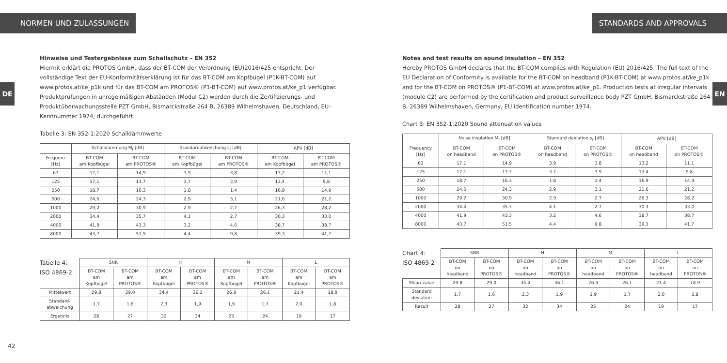NORMEN UND ZULASSUNGEN
DE
Hinweise und Testergebnisse zum Schallschutz – EN 352
Hiermit erklärt die PROTOS GmbH, dass der BT-COM der Verordnung (EU)2016/425 entspricht. Der vollständige Text der EU-Konformitätserklärung ist für das BT-COM am Kopfbügel (P1K-BT-COM) auf www.protos.at/ke_p1k und für das BT-COM am PROTOS® (P1-BT-COM) auf www.protos.at/ke_p1 verfügbar. Produktprüfungen in unregelmäßigen Abständen (Modul C2) werden durch die Zertifizierungs- und Produktüberwachungsstelle PZT GmbH, Bismarckstraße 264 B, 26389 Wilhelmshaven, Deutschland, EU-Kennnummer 1974, durchgeführt.
Tabelle 3: EN 352-1:2020 Schalldämmwerte
| | Schalldämmung M<sub>f</sub> [dB] | | Standardabweichung s<sub>f</sub> [dB] | | APV [dB] | |
| --- | --- | --- | --- | --- | --- | --- |
| Frequenz [Hz] | BT-COM am Kopfbügel | BT-COM am PROTOS® | BT-COM am Kopfbügel | BT-COM am PROTOS® | BT-COM am Kopfbügel | BT-COM am PROTOS® |
| 63 | 17,1 | 14,9 | 3,9 | 3,8 | 13,2 | 11,1 |
| 125 | 17,1 | 13,7 | 3,7 | 3,9 | 13,4 | 9,8 |
| 250 | 18,7 | 16,3 | 1,8 | 1,4 | 16,9 | 14,9 |
| 500 | 24,5 | 24,3 | 2,9 | 3,1 | 21,6 | 21,2 |
| 1000 | 29,2 | 30,9 | 2,9 | 2,7 | 26,3 | 28,2 |
| 2000 | 34,4 | 35,7 | 4,1 | 2,7 | 30,3 | 33,0 |
| 4000 | 41,9 | 43,3 | 3,2 | 4,6 | 38,7 | 38,7 |
| 8000 | 43,7 | 51,5 | 4,4 | 9,8 | 39,3 | 41,7 |
Tabelle 4:
ISO 4869-2
| | SNR | | H | | M | | L | |
| --- | --- | --- | --- | --- | --- | --- | --- | --- |
| | BT-COM am Kopfbügel | BT-COM am PROTOS® | BT-COM am Kopfbügel | BT-COM am PROTOS® | BT-COM am Kopfbügel | BT-COM am PROTOS® | BT-COM am Kopfbügel | BT-COM am PROTOS® |
| Mittelwert | 29,8 | 29,0 | 34,4 | 36,1 | 26,9 | 26,1 | 21,4 | 18,9 |
| Standard- abweichung | 1,7 | 1,6 | 2,3 | 1,9 | 1,9 | 1,7 | 2,0 | 1,8 |
| Ergebnis | 28 | 27 | 32 | 34 | 25 | 24 | 19 | 17 |
42
STANDARDS AND APPROVALS
EN
Notes and test results on sound insulation – EN 352
Hereby PROTOS GmbH declares that the BT-COM complies with Regulation (EU) 2016/425. The full text of the EU Declaration of Conformity is available for the BT-COM on headband (P1K-BT-COM) at www.protos.at/ke_p1k and for the BT-COM on PROTOS® (P1-BT-COM) at www.protos.at/ke_p1. Production tests at irregular intervals (module C2) are performed by the certification and product surveillance body PZT GmbH, Bismarckstraße 264 B, 26389 Wilhelmshaven, Germany, EU identification number 1974.
Chart 3: EN 352-1:2020 Sound attenuation values
| | Noise insulation M<sub>f</sub> [dB] | | Standard deviation s<sub>f</sub> [dB] | | APV [dB] | |
| --- | --- | --- | --- | --- | --- | --- |
| Frequency [Hz] | BT-COM on headband | BT-COM on PROTOS® | BT-COM on headband | BT-COM on PROTOS® | BT-COM on headband | BT-COM on PROTOS® |
| 63 | 17.1 | 14.9 | 3.9 | 3.8 | 13.2 | 11.1 |
| 125 | 17.1 | 13.7 | 3.7 | 3.9 | 13.4 | 9.8 |
| 250 | 18.7 | 16.3 | 1.8 | 1.4 | 16.9 | 14.9 |
| 500 | 24.5 | 24.3 | 2.9 | 3.1 | 21.6 | 21.2 |
| 1000 | 29.2 | 30.9 | 2.9 | 2.7 | 26.3 | 28.2 |
| 2000 | 34.4 | 35.7 | 4.1 | 2.7 | 30.3 | 33.0 |
| 4000 | 41.9 | 43.3 | 3.2 | 4.6 | 38.7 | 38.7 |
| 8000 | 43.7 | 51.5 | 4.4 | 9.8 | 39.3 | 41.7 |
Chart 4:
ISO 4869-2
| | SNR | | H | | M | | L | |
| --- | --- | --- | --- | --- | --- | --- | --- | --- |
| | BT-COM on headband | BT-COM on PROTOS® | BT-COM on headband | BT-COM on PROTOS® | BT-COM on headband | BT-COM on PROTOS® | BT-COM on headband | BT-COM on PROTOS® |
| Mean value | 29.8 | 29.0 | 34.4 | 36.1 | 26.9 | 26.1 | 21.4 | 18.9 |
| Standard deviation | 1.7 | 1.6 | 2.3 | 1.9 | 1.9 | 1.7 | 2.0 | 1.8 |
| Result | 28 | 27 | 32 | 34 | 25 | 24 | 19 | 17 |